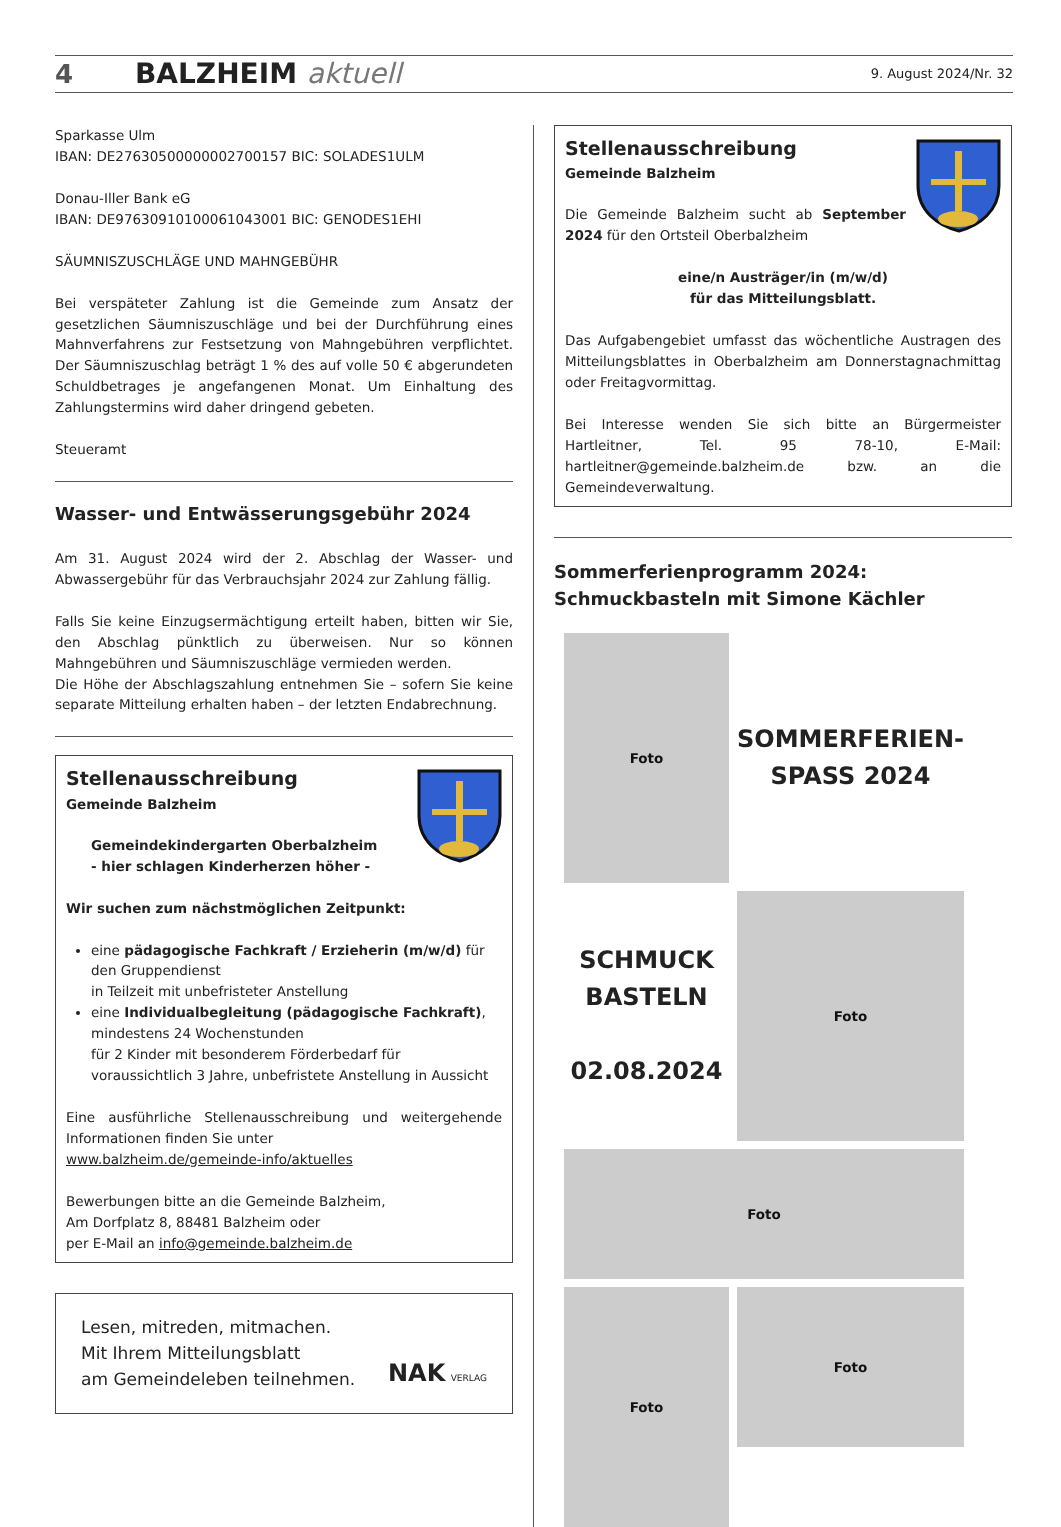4 BALZHEIM aktuell 9. August 2024/Nr. 32
Sparkasse Ulm
IBAN: DE27630500000002700157 BIC: SOLADES1ULM
Donau-Iller Bank eG
IBAN: DE97630910100061043001 BIC: GENODES1EHI
SÄUMNISZUSCHLÄGE UND MAHNGEBÜHR
Bei verspäteter Zahlung ist die Gemeinde zum Ansatz der gesetzlichen Säumniszuschläge und bei der Durchführung eines Mahnverfahrens zur Festsetzung von Mahngebühren verpflichtet. Der Säumniszuschlag beträgt 1 % des auf volle 50 € abgerundeten Schuldbetrages je angefangenen Monat. Um Einhaltung des Zahlungstermins wird daher dringend gebeten.
Steueramt
Wasser- und Entwässerungsgebühr 2024
Am 31. August 2024 wird der 2. Abschlag der Wasser- und Abwassergebühr für das Verbrauchsjahr 2024 zur Zahlung fällig.
Falls Sie keine Einzugsermächtigung erteilt haben, bitten wir Sie, den Abschlag pünktlich zu überweisen. Nur so können Mahngebühren und Säumniszuschläge vermieden werden.
Die Höhe der Abschlagszahlung entnehmen Sie – sofern Sie keine separate Mitteilung erhalten haben – der letzten Endabrechnung.
Stellenausschreibung
Gemeinde Balzheim
Gemeindekindergarten Oberbalzheim
- hier schlagen Kinderherzen höher -
Wir suchen zum nächstmöglichen Zeitpunkt:
eine pädagogische Fachkraft / Erzieherin (m/w/d) für den Gruppendienst
in Teilzeit mit unbefristeter Anstellung
eine Individualbegleitung (pädagogische Fachkraft), mindestens 24 Wochenstunden
für 2 Kinder mit besonderem Förderbedarf für voraussichtlich 3 Jahre, unbefristete Anstellung in Aussicht
Eine ausführliche Stellenausschreibung und weitergehende Informationen finden Sie unter
www.balzheim.de/gemeinde-info/aktuelles
Bewerbungen bitte an die Gemeinde Balzheim,
Am Dorfplatz 8, 88481 Balzheim oder
per E-Mail an info@gemeinde.balzheim.de
Lesen, mitreden, mitmachen.
Mit Ihrem Mitteilungsblatt
am Gemeindeleben teilnehmen. NAK VERLAG
Stellenausschreibung
Gemeinde Balzheim
Die Gemeinde Balzheim sucht ab September 2024 für den Ortsteil Oberbalzheim
eine/n Austräger/in (m/w/d)
für das Mitteilungsblatt.
Das Aufgabengebiet umfasst das wöchentliche Austragen des Mitteilungsblattes in Oberbalzheim am Donnerstagnachmittag oder Freitagvormittag.
Bei Interesse wenden Sie sich bitte an Bürgermeister Hartleitner, Tel. 95 78-10, E-Mail: hartleitner@gemeinde.balzheim.de bzw. an die Gemeindeverwaltung.
Sommerferienprogramm 2024:
Schmuckbasteln mit Simone Kächler
Foto
SOMMERFERIEN-
SPASS 2024
SCHMUCK
BASTELN
02.08.2024
Foto
Foto
Foto
Foto